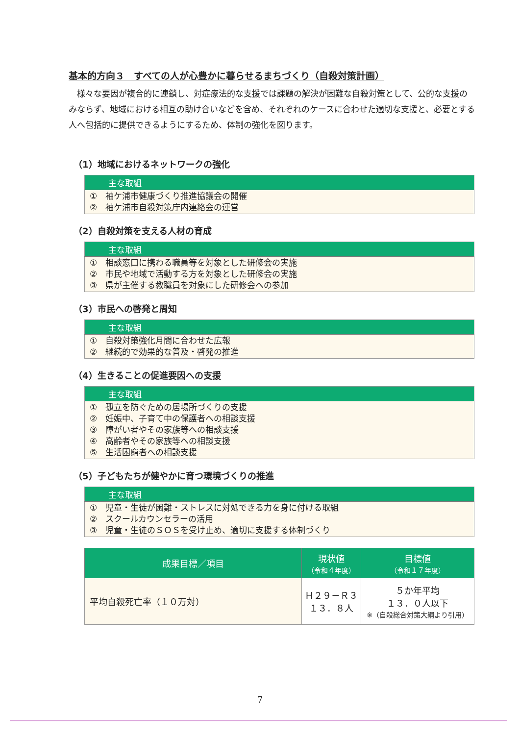基本的方向３　すべての人が心豊かに暮らせるまちづくり（自殺対策計画）
様々な要因が複合的に連鎖し、対症療法的な支援では課題の解決が困難な自殺対策として、公的な支援のみならず、地域における相互の助け合いなどを含め、それぞれのケースに合わせた適切な支援と、必要とする人へ包括的に提供できるようにするため、体制の強化を図ります。
（1）地域におけるネットワークの強化
| 主な取組 |
| --- |
| ① 袖ケ浦市健康づくり推進協議会の開催 ② 袖ケ浦市自殺対策庁内連絡会の運営 |
（2）自殺対策を支える人材の育成
| 主な取組 |
| --- |
| ① 相談窓口に携わる職員等を対象とした研修会の実施 ② 市民や地域で活動する方を対象とした研修会の実施 ③ 県が主催する教職員を対象にした研修会への参加 |
（3）市民への啓発と周知
| 主な取組 |
| --- |
| ① 自殺対策強化月間に合わせた広報 ② 継続的で効果的な普及・啓発の推進 |
（4）生きることの促進要因への支援
| 主な取組 |
| --- |
| ① 孤立を防ぐための居場所づくりの支援 ② 妊娠中、子育て中の保護者への相談支援 ③ 障がい者やその家族等への相談支援 ④ 高齢者やその家族等への相談支援 ⑤ 生活困窮者への相談支援 |
（5）子どもたちが健やかに育つ環境づくりの推進
| 主な取組 |
| --- |
| ① 児童・生徒が困難・ストレスに対処できる力を身に付ける取組 ② スクールカウンセラーの活用 ③ 児童・生徒のＳＯＳを受け止め、適切に支援する体制づくり |
| 成果目標／項目 | 現状値 （令和４年度） | 目標値 （令和１７年度） |
| --- | --- | --- |
| 平均自殺死亡率（１０万対） | Ｈ２９－Ｒ３ １３．８人 | ５か年平均 １３．０人以下 ※（自殺総合対策大綱より引用） |
7